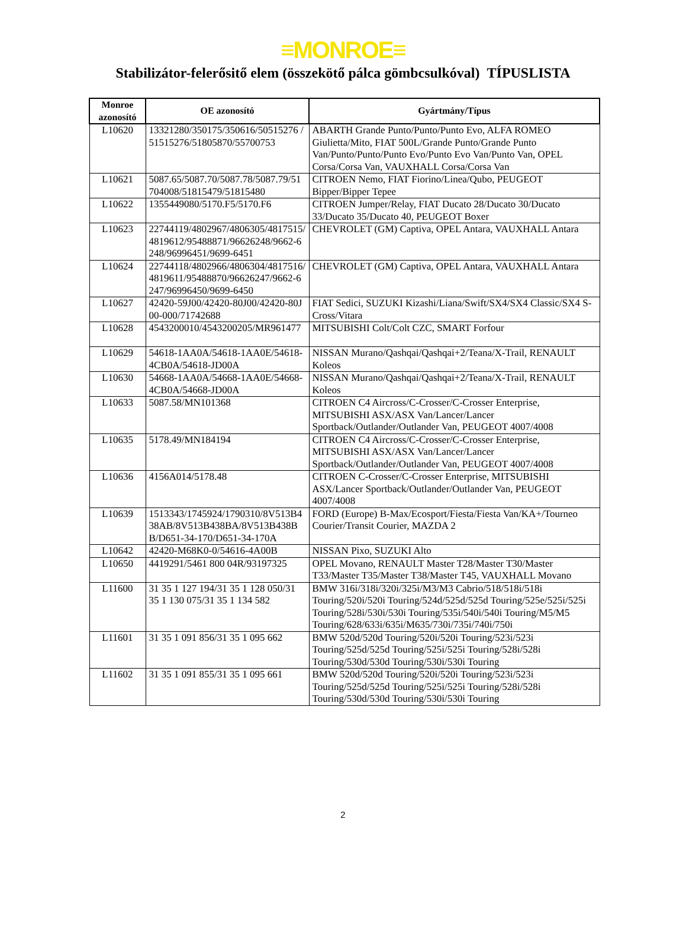≡MONROE≡
Stabilizátor-felerősitő elem (összekötő pálca gömbcsulkóval) TÍPUSLISTA
| Monroe azonosító | OE azonosító | Gyártmány/Típus |
| --- | --- | --- |
| L10620 | 13321280/350175/350616/50515276 /51515276/51805870/55700753 | ABARTH Grande Punto/Punto/Punto Evo, ALFA ROMEO Giulietta/Mito, FIAT 500L/Grande Punto/Grande Punto Van/Punto/Punto/Punto Evo/Punto Evo Van/Punto Van, OPEL Corsa/Corsa Van, VAUXHALL Corsa/Corsa Van |
| L10621 | 5087.65/5087.70/5087.78/5087.79/51704008/51815479/51815480 | CITROEN Nemo, FIAT Fiorino/Linea/Qubo, PEUGEOT Bipper/Bipper Tepee |
| L10622 | 1355449080/5170.F5/5170.F6 | CITROEN Jumper/Relay, FIAT Ducato 28/Ducato 30/Ducato 33/Ducato 35/Ducato 40, PEUGEOT Boxer |
| L10623 | 22744119/4802967/4806305/4817515/4819612/95488871/96626248/9662-6248/96996451/9699-6451 | CHEVROLET (GM) Captiva, OPEL Antara, VAUXHALL Antara |
| L10624 | 22744118/4802966/4806304/4817516/4819611/95488870/96626247/9662-6247/96996450/9699-6450 | CHEVROLET (GM) Captiva, OPEL Antara, VAUXHALL Antara |
| L10627 | 42420-59J00/42420-80J00/42420-80J00-000/71742688 | FIAT Sedici, SUZUKI Kizashi/Liana/Swift/SX4/SX4 Classic/SX4 S-Cross/Vitara |
| L10628 | 4543200010/4543200205/MR961477 | MITSUBISHI Colt/Colt CZC, SMART Forfour |
| L10629 | 54618-1AA0A/54618-1AA0E/54618-4CB0A/54618-JD00A | NISSAN Murano/Qashqai/Qashqai+2/Teana/X-Trail, RENAULT Koleos |
| L10630 | 54668-1AA0A/54668-1AA0E/54668-4CB0A/54668-JD00A | NISSAN Murano/Qashqai/Qashqai+2/Teana/X-Trail, RENAULT Koleos |
| L10633 | 5087.58/MN101368 | CITROEN C4 Aircross/C-Crosser/C-Crosser Enterprise, MITSUBISHI ASX/ASX Van/Lancer/Lancer Sportback/Outlander/Outlander Van, PEUGEOT 4007/4008 |
| L10635 | 5178.49/MN184194 | CITROEN C4 Aircross/C-Crosser/C-Crosser Enterprise, MITSUBISHI ASX/ASX Van/Lancer/Lancer Sportback/Outlander/Outlander Van, PEUGEOT 4007/4008 |
| L10636 | 4156A014/5178.48 | CITROEN C-Crosser/C-Crosser Enterprise, MITSUBISHI ASX/Lancer Sportback/Outlander/Outlander Van, PEUGEOT 4007/4008 |
| L10639 | 1513343/1745924/1790310/8V513B438AB/8V513B438BA/8V513B438BB/D651-34-170/D651-34-170A | FORD (Europe) B-Max/Ecosport/Fiesta/Fiesta Van/KA+/Tourneo Courier/Transit Courier, MAZDA 2 |
| L10642 | 42420-M68K0-0/54616-4A00B | NISSAN Pixo, SUZUKI Alto |
| L10650 | 4419291/5461 800 04R/93197325 | OPEL Movano, RENAULT Master T28/Master T30/Master T33/Master T35/Master T38/Master T45, VAUXHALL Movano |
| L11600 | 31 35 1 127 194/31 35 1 128 050/31 35 1 130 075/31 35 1 134 582 | BMW 316i/318i/320i/325i/M3/M3 Cabrio/518/518i/518i Touring/520i/520i Touring/524d/525d/525d Touring/525e/525i/525i Touring/528i/530i/530i Touring/535i/540i/540i Touring/M5/M5 Touring/628/633i/635i/M635/730i/735i/740i/750i |
| L11601 | 31 35 1 091 856/31 35 1 095 662 | BMW 520d/520d Touring/520i/520i Touring/523i/523i Touring/525d/525d Touring/525i/525i Touring/528i/528i Touring/530d/530d Touring/530i/530i Touring |
| L11602 | 31 35 1 091 855/31 35 1 095 661 | BMW 520d/520d Touring/520i/520i Touring/523i/523i Touring/525d/525d Touring/525i/525i Touring/528i/528i Touring/530d/530d Touring/530i/530i Touring |
2